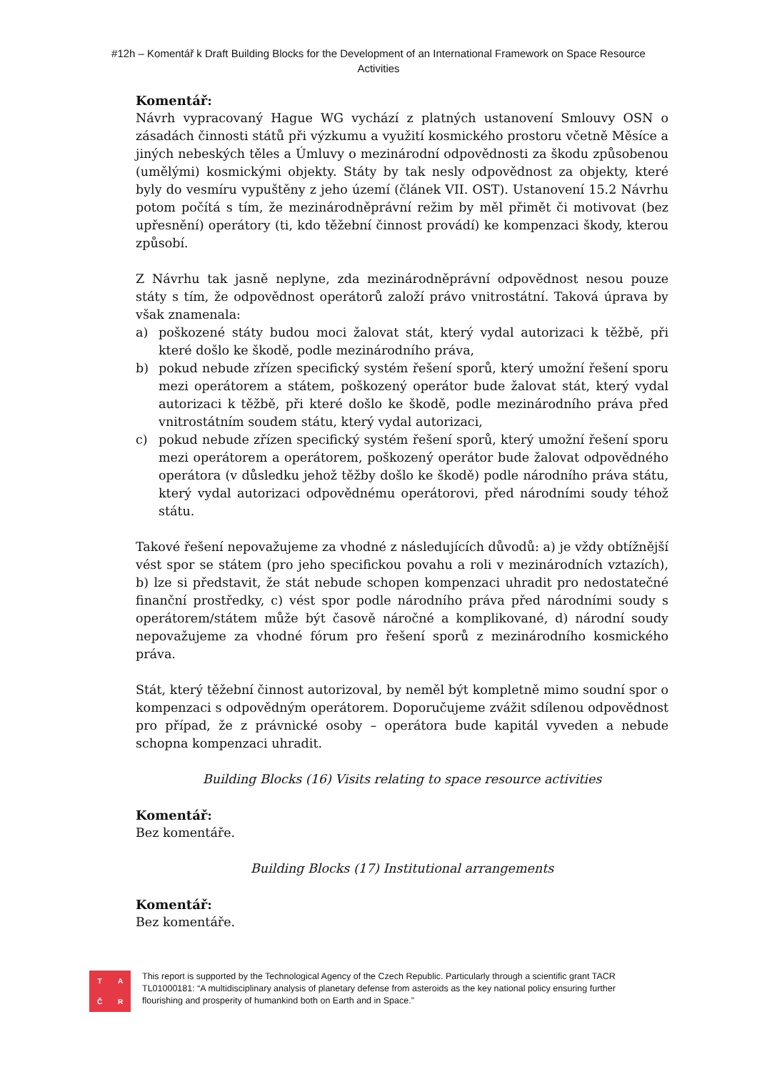#12h – Komentář k Draft Building Blocks for the Development of an International Framework on Space Resource Activities
Komentář:
Návrh vypracovaný Hague WG vychází z platných ustanovení Smlouvy OSN o zásadách činnosti států při výzkumu a využití kosmického prostoru včetně Měsíce a jiných nebeských těles a Úmluvy o mezinárodní odpovědnosti za škodu způsobenou (umělými) kosmickými objekty. Státy by tak nesly odpovědnost za objekty, které byly do vesmíru vypuštěny z jeho území (článek VII. OST). Ustanovení 15.2 Návrhu potom počítá s tím, že mezinárodněprávní režim by měl přimět či motivovat (bez upřesnění) operátory (ti, kdo těžební činnost provádí) ke kompenzaci škody, kterou způsobí.
Z Návrhu tak jasně neplyne, zda mezinárodněprávní odpovědnost nesou pouze státy s tím, že odpovědnost operátorů založí právo vnitrostátní. Taková úprava by však znamenala:
a) poškozené státy budou moci žalovat stát, který vydal autorizaci k těžbě, při které došlo ke škodě, podle mezinárodního práva,
b) pokud nebude zřízen specifický systém řešení sporů, který umožní řešení sporu mezi operátorem a státem, poškozený operátor bude žalovat stát, který vydal autorizaci k těžbě, při které došlo ke škodě, podle mezinárodního práva před vnitrostátním soudem státu, který vydal autorizaci,
c) pokud nebude zřízen specifický systém řešení sporů, který umožní řešení sporu mezi operátorem a operátorem, poškozený operátor bude žalovat odpovědného operátora (v důsledku jehož těžby došlo ke škodě) podle národního práva státu, který vydal autorizaci odpovědnému operátorovi, před národními soudy téhož státu.
Takové řešení nepovažujeme za vhodné z následujících důvodů: a) je vždy obtížnější vést spor se státem (pro jeho specifickou povahu a roli v mezinárodních vztazích), b) lze si představit, že stát nebude schopen kompenzaci uhradit pro nedostatečné finanční prostředky, c) vést spor podle národního práva před národními soudy s operátorem/státem může být časově náročné a komplikované, d) národní soudy nepovažujeme za vhodné fórum pro řešení sporů z mezinárodního kosmického práva.
Stát, který těžební činnost autorizoval, by neměl být kompletně mimo soudní spor o kompenzaci s odpovědným operátorem. Doporučujeme zvážit sdílenou odpovědnost pro případ, že z právnické osoby – operátora bude kapitál vyveden a nebude schopna kompenzaci uhradit.
Building Blocks (16) Visits relating to space resource activities
Komentář:
Bez komentáře.
Building Blocks (17) Institutional arrangements
Komentář:
Bez komentáře.
TAČR
This report is supported by the Technological Agency of the Czech Republic. Particularly through a scientific grant TACR TL01000181: “A multidisciplinary analysis of planetary defense from asteroids as the key national policy ensuring further flourishing and prosperity of humankind both on Earth and in Space.”